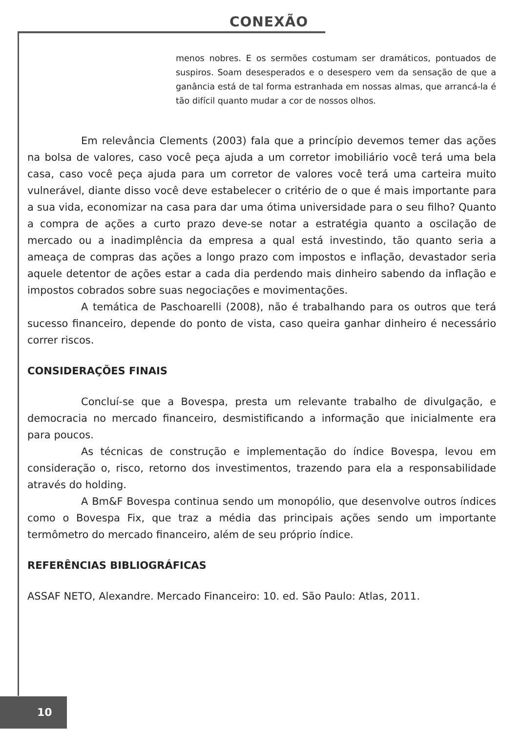CONEXÃO
menos nobres. E os sermões costumam ser dramáticos, pontuados de suspiros. Soam desesperados e o desespero vem da sensação de que a ganância está de tal forma estranhada em nossas almas, que arrancá-la é tão difícil quanto mudar a cor de nossos olhos.
Em relevância Clements (2003) fala que a princípio devemos temer das ações na bolsa de valores, caso você peça ajuda a um corretor imobiliário você terá uma bela casa, caso você peça ajuda para um corretor de valores você terá uma carteira muito vulnerável, diante disso você deve estabelecer o critério de o que é mais importante para a sua vida, economizar na casa para dar uma ótima universidade para o seu filho? Quanto a compra de ações a curto prazo deve-se notar a estratégia quanto a oscilação de mercado ou a inadimplência da empresa a qual está investindo, tão quanto seria a ameaça de compras das ações a longo prazo com impostos e inflação, devastador seria aquele detentor de ações estar a cada dia perdendo mais dinheiro sabendo da inflação e impostos cobrados sobre suas negociações e movimentações.
A temática de Paschoarelli (2008), não é trabalhando para os outros que terá sucesso financeiro, depende do ponto de vista, caso queira ganhar dinheiro é necessário correr riscos.
CONSIDERAÇÕES FINAIS
Concluí-se que a Bovespa, presta um relevante trabalho de divulgação, e democracia no mercado financeiro, desmistificando a informação que inicialmente era para poucos.
As técnicas de construção e implementação do índice Bovespa, levou em consideração o, risco, retorno dos investimentos, trazendo para ela a responsabilidade através do holding.
A Bm&F Bovespa continua sendo um monopólio, que desenvolve outros índices como o Bovespa Fix, que traz a média das principais ações sendo um importante termômetro do mercado financeiro, além de seu próprio índice.
REFERÊNCIAS BIBLIOGRÁFICAS
ASSAF NETO, Alexandre. Mercado Financeiro: 10. ed. São Paulo: Atlas, 2011.
10